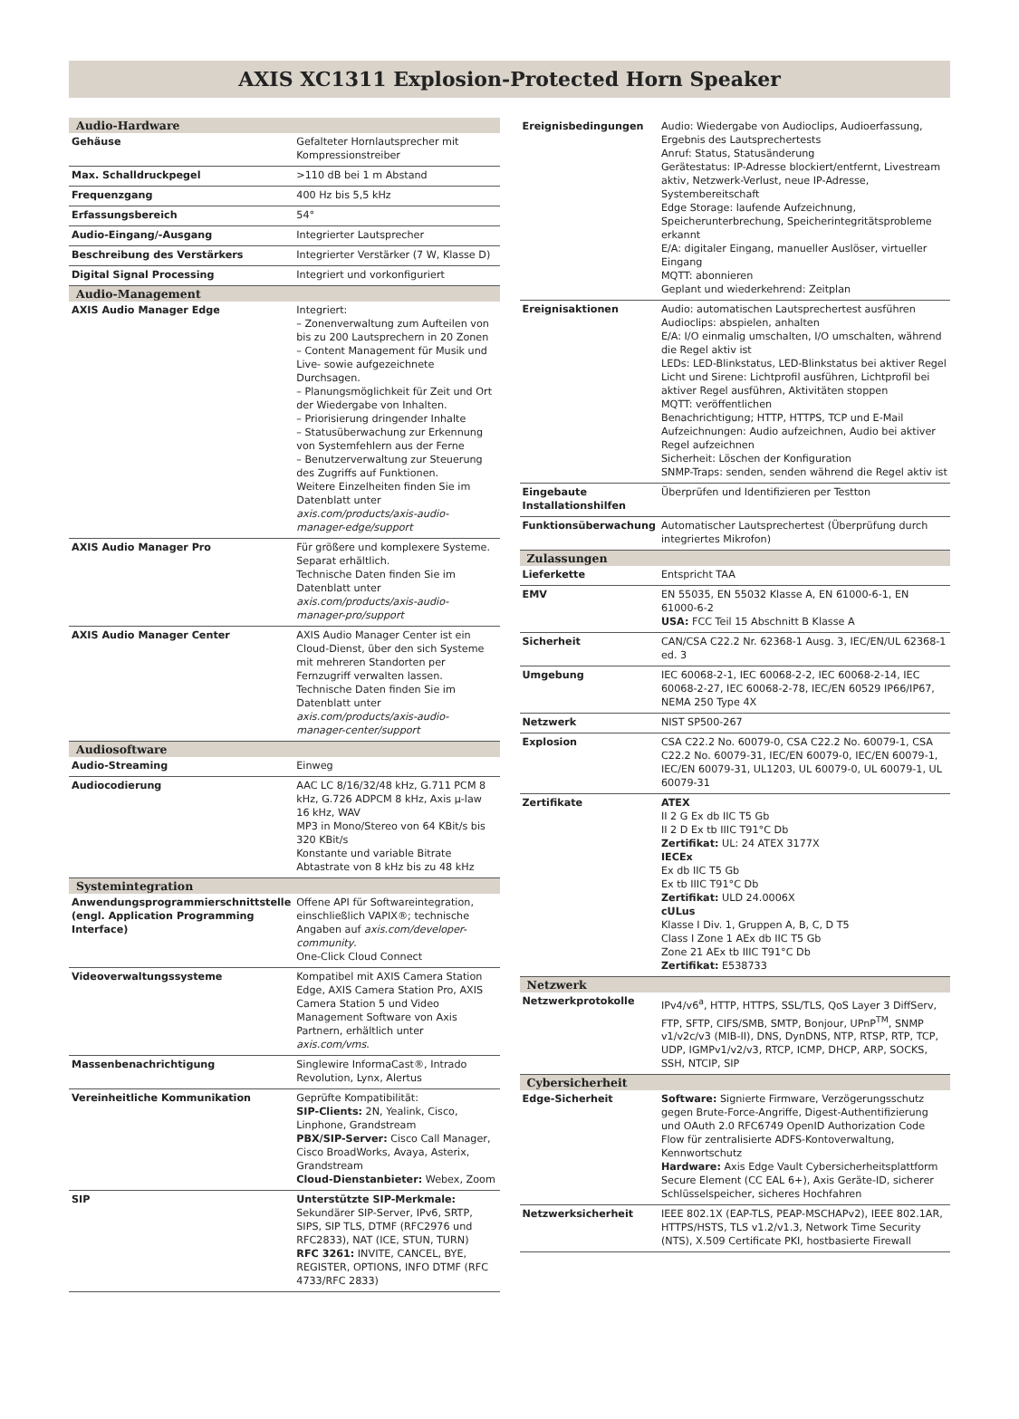AXIS XC1311 Explosion-Protected Horn Speaker
| Audio-Hardware | |
| --- | --- |
| Gehäuse | Gefalteter Hornlautsprecher mit Kompressionstreiber |
| Max. Schalldruckpegel | >110 dB bei 1 m Abstand |
| Frequenzgang | 400 Hz bis 5,5 kHz |
| Erfassungsbereich | 54° |
| Audio-Eingang/-Ausgang | Integrierter Lautsprecher |
| Beschreibung des Verstärkers | Integrierter Verstärker (7 W, Klasse D) |
| Digital Signal Processing | Integriert und vorkonfiguriert |
| Audio-Management | |
| AXIS Audio Manager Edge | Integriert: – Zonenverwaltung zum Aufteilen von bis zu 200 Lautsprechern in 20 Zonen – Content Management für Musik und Live- sowie aufgezeichnete Durchsagen. – Planungsmöglichkeit für Zeit und Ort der Wiedergabe von Inhalten. – Priorisierung dringender Inhalte – Statusüberwachung zur Erkennung von Systemfehlern aus der Ferne – Benutzerverwaltung zur Steuerung des Zugriffs auf Funktionen. Weitere Einzelheiten finden Sie im Datenblatt unter axis.com/products/axis-audio-manager-edge/support |
| AXIS Audio Manager Pro | Für größere und komplexere Systeme. Separat erhältlich. Technische Daten finden Sie im Datenblatt unter axis.com/products/axis-audio-manager-pro/support |
| AXIS Audio Manager Center | AXIS Audio Manager Center ist ein Cloud-Dienst, über den sich Systeme mit mehreren Standorten per Fernzugriff verwalten lassen. Technische Daten finden Sie im Datenblatt unter axis.com/products/axis-audio-manager-center/support |
| Audiosoftware | |
| Audio-Streaming | Einweg |
| Audiocodierung | AAC LC 8/16/32/48 kHz, G.711 PCM 8 kHz, G.726 ADPCM 8 kHz, Axis µ-law 16 kHz, WAV MP3 in Mono/Stereo von 64 KBit/s bis 320 KBit/s Konstante und variable Bitrate Abtastrate von 8 kHz bis zu 48 kHz |
| Systemintegration | |
| Anwendungsprogrammierschnittstelle (engl. Application Programming Interface) | Offene API für Softwareintegration, einschließlich VAPIX®; technische Angaben auf axis.com/developer-community . One-Click Cloud Connect |
| Videoverwaltungssysteme | Kompatibel mit AXIS Camera Station Edge, AXIS Camera Station Pro, AXIS Camera Station 5 und Video Management Software von Axis Partnern, erhältlich unter axis.com/vms . |
| Massenbenachrichtigung | Singlewire InformaCast®, Intrado Revolution, Lynx, Alertus |
| Vereinheitliche Kommunikation | Geprüfte Kompatibilität: SIP-Clients: 2N, Yealink, Cisco, Linphone, Grandstream PBX/SIP-Server: Cisco Call Manager, Cisco BroadWorks, Avaya, Asterix, Grandstream Cloud-Dienstanbieter: Webex, Zoom |
| SIP | Unterstützte SIP-Merkmale: Sekundärer SIP-Server, IPv6, SRTP, SIPS, SIP TLS, DTMF (RFC2976 und RFC2833), NAT (ICE, STUN, TURN) RFC 3261: INVITE, CANCEL, BYE, REGISTER, OPTIONS, INFO DTMF (RFC 4733/RFC 2833) |
| Ereignisbedingungen | Audio: Wiedergabe von Audioclips, Audioerfassung, Ergebnis des Lautsprechertests Anruf: Status, Statusänderung Gerätestatus: IP-Adresse blockiert/entfernt, Livestream aktiv, Netzwerk-Verlust, neue IP-Adresse, Systembereitschaft Edge Storage: laufende Aufzeichnung, Speicherunterbrechung, Speicherintegritätsprobleme erkannt E/A: digitaler Eingang, manueller Auslöser, virtueller Eingang MQTT: abonnieren Geplant und wiederkehrend: Zeitplan |
| Ereignisaktionen | Audio: automatischen Lautsprechertest ausführen Audioclips: abspielen, anhalten E/A: I/O einmalig umschalten, I/O umschalten, während die Regel aktiv ist LEDs: LED-Blinkstatus, LED-Blinkstatus bei aktiver Regel Licht und Sirene: Lichtprofil ausführen, Lichtprofil bei aktiver Regel ausführen, Aktivitäten stoppen MQTT: veröffentlichen Benachrichtigung; HTTP, HTTPS, TCP und E-Mail Aufzeichnungen: Audio aufzeichnen, Audio bei aktiver Regel aufzeichnen Sicherheit: Löschen der Konfiguration SNMP-Traps: senden, senden während die Regel aktiv ist |
| Eingebaute Installationshilfen | Überprüfen und Identifizieren per Testton |
| Funktionsüberwachung | Automatischer Lautsprechertest (Überprüfung durch integriertes Mikrofon) |
| Zulassungen | |
| Lieferkette | Entspricht TAA |
| EMV | EN 55035, EN 55032 Klasse A, EN 61000-6-1, EN 61000-6-2 USA: FCC Teil 15 Abschnitt B Klasse A |
| Sicherheit | CAN/CSA C22.2 Nr. 62368-1 Ausg. 3, IEC/EN/UL 62368-1 ed. 3 |
| Umgebung | IEC 60068-2-1, IEC 60068-2-2, IEC 60068-2-14, IEC 60068-2-27, IEC 60068-2-78, IEC/EN 60529 IP66/IP67, NEMA 250 Type 4X |
| Netzwerk | NIST SP500-267 |
| Explosion | CSA C22.2 No. 60079-0, CSA C22.2 No. 60079-1, CSA C22.2 No. 60079-31, IEC/EN 60079-0, IEC/EN 60079-1, IEC/EN 60079-31, UL1203, UL 60079-0, UL 60079-1, UL 60079-31 |
| Zertifikate | ATEX II 2 G Ex db IIC T5 Gb II 2 D Ex tb IIIC T91°C Db Zertifikat: UL: 24 ATEX 3177X IECEx Ex db IIC T5 Gb Ex tb IIIC T91°C Db Zertifikat: ULD 24.0006X cULus Klasse I Div. 1, Gruppen A, B, C, D T5 Class I Zone 1 AEx db IIC T5 Gb Zone 21 AEx tb IIIC T91°C Db Zertifikat: E538733 |
| Netzwerk | |
| Netzwerkprotokolle | IPv4/v6<sup>a</sup>, HTTP, HTTPS, SSL/TLS, QoS Layer 3 DiffServ, FTP, SFTP, CIFS/SMB, SMTP, Bonjour, UPnP<sup>TM</sup>, SNMP v1/v2c/v3 (MIB-II), DNS, DynDNS, NTP, RTSP, RTP, TCP, UDP, IGMPv1/v2/v3, RTCP, ICMP, DHCP, ARP, SOCKS, SSH, NTCIP, SIP |
| Cybersicherheit | |
| Edge-Sicherheit | Software: Signierte Firmware, Verzögerungsschutz gegen Brute-Force-Angriffe, Digest-Authentifizierung und OAuth 2.0 RFC6749 OpenID Authorization Code Flow für zentralisierte ADFS-Kontoverwaltung, Kennwortschutz Hardware: Axis Edge Vault Cybersicherheitsplattform Secure Element (CC EAL 6+), Axis Geräte-ID, sicherer Schlüsselspeicher, sicheres Hochfahren |
| Netzwerksicherheit | IEEE 802.1X (EAP-TLS, PEAP-MSCHAPv2), IEEE 802.1AR, HTTPS/HSTS, TLS v1.2/v1.3, Network Time Security (NTS), X.509 Certificate PKI, hostbasierte Firewall |